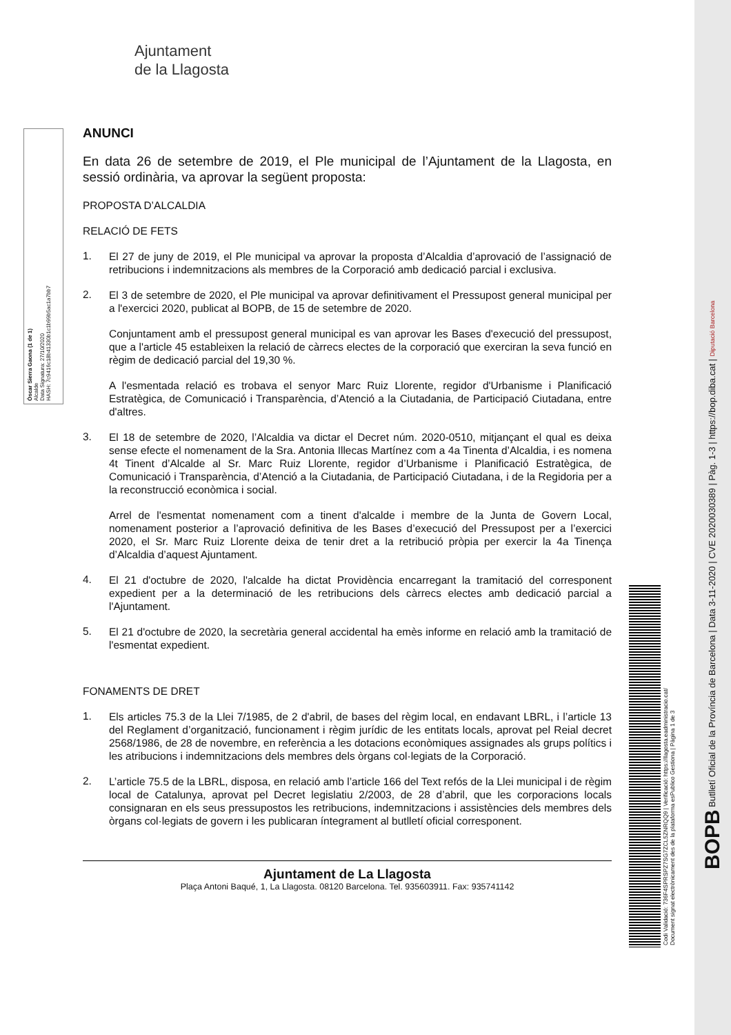Òscar Sierra Gaona (1 de 1)
Alcalde
Data Signatura: 27/10/2020
HASH: 7c9416c18b41330b1c1b99b5ac1a7bb7
Ajuntament
de la Llagosta
ANUNCI
En data 26 de setembre de 2019, el Ple municipal de l’Ajuntament de la Llagosta, en sessió ordinària, va aprovar la següent proposta:
PROPOSTA D’ALCALDIA
RELACIÓ DE FETS
1.
El 27 de juny de 2019, el Ple municipal va aprovar la proposta d’Alcaldia d’aprovació de l’assignació de retribucions i indemnitzacions als membres de la Corporació amb dedicació parcial i exclusiva.
2.
El 3 de setembre de 2020, el Ple municipal va aprovar definitivament el Pressupost general municipal per a l'exercici 2020, publicat al BOPB, de 15 de setembre de 2020.
Conjuntament amb el pressupost general municipal es van aprovar les Bases d'execució del pressupost, que a l'article 45 estableixen la relació de càrrecs electes de la corporació que exerciran la seva funció en règim de dedicació parcial del 19,30 %.
A l'esmentada relació es trobava el senyor Marc Ruiz Llorente, regidor d'Urbanisme i Planificació Estratègica, de Comunicació i Transparència, d’Atenció a la Ciutadania, de Participació Ciutadana, entre d'altres.
3.
El 18 de setembre de 2020, l’Alcaldia va dictar el Decret núm. 2020-0510, mitjançant el qual es deixa sense efecte el nomenament de la Sra. Antonia Illecas Martínez com a 4a Tinenta d’Alcaldia, i es nomena 4t Tinent d’Alcalde al Sr. Marc Ruiz Llorente, regidor d’Urbanisme i Planificació Estratègica, de Comunicació i Transparència, d’Atenció a la Ciutadania, de Participació Ciutadana, i de la Regidoria per a la reconstrucció econòmica i social.
Arrel de l'esmentat nomenament com a tinent d'alcalde i membre de la Junta de Govern Local, nomenament posterior a l’aprovació definitiva de les Bases d’execució del Pressupost per a l’exercici 2020, el Sr. Marc Ruiz Llorente deixa de tenir dret a la retribució pròpia per exercir la 4a Tinença d’Alcaldia d’aquest Ajuntament.
4.
El 21 d'octubre de 2020, l'alcalde ha dictat Providència encarregant la tramitació del corresponent expedient per a la determinació de les retribucions dels càrrecs electes amb dedicació parcial a l'Ajuntament.
5.
El 21 d'octubre de 2020, la secretària general accidental ha emès informe en relació amb la tramitació de l'esmentat expedient.
FONAMENTS DE DRET
1.
Els articles 75.3 de la Llei 7/1985, de 2 d'abril, de bases del règim local, en endavant LBRL, i l’article 13 del Reglament d’organització, funcionament i règim jurídic de les entitats locals, aprovat pel Reial decret 2568/1986, de 28 de novembre, en referència a les dotacions econòmiques assignades als grups polítics i les atribucions i indemnitzacions dels membres dels òrgans col·legiats de la Corporació.
2.
L’article 75.5 de la LBRL, disposa, en relació amb l’article 166 del Text refós de la Llei municipal i de règim local de Catalunya, aprovat pel Decret legislatiu 2/2003, de 28 d’abril, que les corporacions locals consignaran en els seus pressupostos les retribucions, indemnitzacions i assistències dels membres dels òrgans col·legiats de govern i les publicaran íntegrament al butlletí oficial corresponent.
Ajuntament de La Llagosta
Plaça Antoni Baqué, 1, La Llagosta. 08120 Barcelona. Tel. 935603911. Fax: 935741142
Codi Validació: 736F4SPRSPZ7SG7ZCL5ZNRQQ9 | Verificació: https://llagosta.eadministracio.cat/
Document signat electrònicament des de la plataforma esPublico Gestiona | Pàgina 1 de 3
BOPB Butlletí Oficial de la Província de Barcelona | Data 3-11-2020 | CVE 2020030389 | Pàg. 1-3 | https://bop.diba.cat | Diputació Barcelona